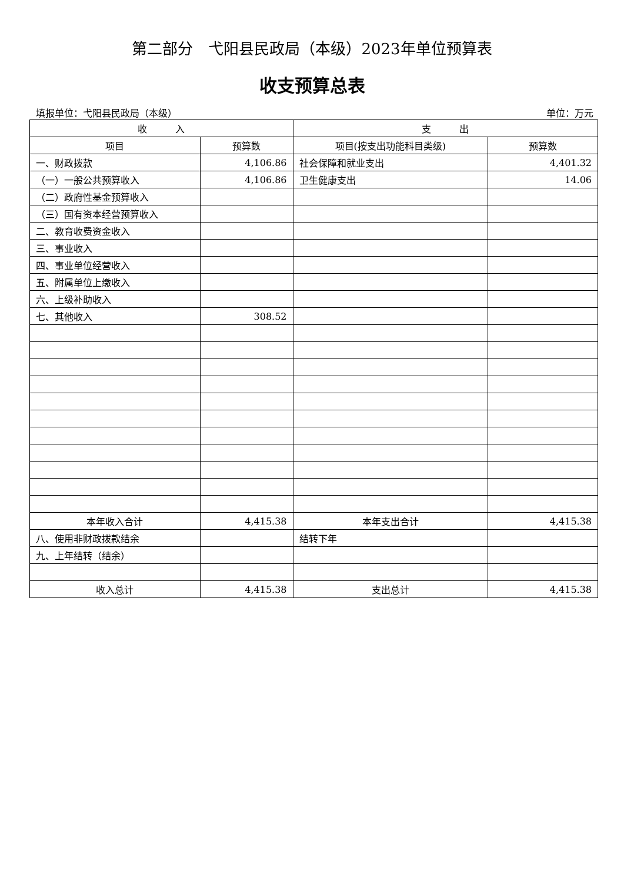第二部分　弋阳县民政局（本级）2023年单位预算表
收支预算总表
填报单位：弋阳县民政局（本级） 单位：万元
| 收 入 | | 支 出 | |
| --- | --- | --- | --- |
| 项目 | 预算数 | 项目(按支出功能科目类级) | 预算数 |
| 一、财政拨款 | 4,106.86 | 社会保障和就业支出 | 4,401.32 |
| （一）一般公共预算收入 | 4,106.86 | 卫生健康支出 | 14.06 |
| （二）政府性基金预算收入 | | | |
| （三）国有资本经营预算收入 | | | |
| 二、教育收费资金收入 | | | |
| 三、事业收入 | | | |
| 四、事业单位经营收入 | | | |
| 五、附属单位上缴收入 | | | |
| 六、上级补助收入 | | | |
| 七、其他收入 | 308.52 | | |
| 本年收入合计 | 4,415.38 | 本年支出合计 | 4,415.38 |
| 八、使用非财政拨款结余 | | 结转下年 | |
| 九、上年结转（结余） | | | |
| 收入总计 | 4,415.38 | 支出总计 | 4,415.38 |